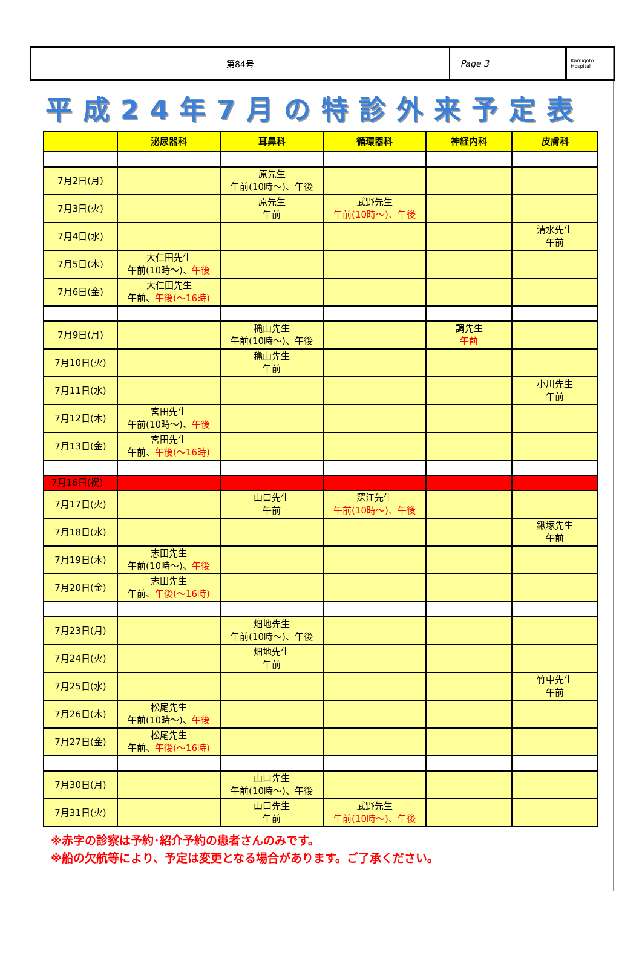第84号 Page 3
Kamigoto Hospital
平成24年7月の特診外来予定表
| | 泌尿器科 | 耳鼻科 | 循環器科 | 神経内科 | 皮膚科 |
| --- | --- | --- | --- | --- | --- |
| 7月2日(月) | | 原先生 午前(10時～)、午後 | | | |
| 7月3日(火) | | 原先生 午前 | 武野先生 午前(10時～)、午後 | | |
| 7月4日(水) | | | | | 清水先生 午前 |
| 7月5日(木) | 大仁田先生 午前(10時～)、 午後 | | | | |
| 7月6日(金) | 大仁田先生 午前、 午後(～16時) | | | | |
| 7月9日(月) | | 穐山先生 午前(10時～)、午後 | | 調先生 午前 | |
| 7月10日(火) | | 穐山先生 午前 | | | |
| 7月11日(水) | | | | | 小川先生 午前 |
| 7月12日(木) | 宮田先生 午前(10時～)、 午後 | | | | |
| 7月13日(金) | 宮田先生 午前、 午後(～16時) | | | | |
| 7月16日(祝) | | | | | |
| 7月17日(火) | | 山口先生 午前 | 深江先生 午前(10時～)、午後 | | |
| 7月18日(水) | | | | | 鍬塚先生 午前 |
| 7月19日(木) | 志田先生 午前(10時～)、 午後 | | | | |
| 7月20日(金) | 志田先生 午前、 午後(～16時) | | | | |
| 7月23日(月) | | 畑地先生 午前(10時～)、午後 | | | |
| 7月24日(火) | | 畑地先生 午前 | | | |
| 7月25日(水) | | | | | 竹中先生 午前 |
| 7月26日(木) | 松尾先生 午前(10時～)、 午後 | | | | |
| 7月27日(金) | 松尾先生 午前、 午後(～16時) | | | | |
| 7月30日(月) | | 山口先生 午前(10時～)、午後 | | | |
| 7月31日(火) | | 山口先生 午前 | 武野先生 午前(10時～)、午後 | | |
※赤字の診察は予約･紹介予約の患者さんのみです。
※船の欠航等により、予定は変更となる場合があります。ご了承ください。